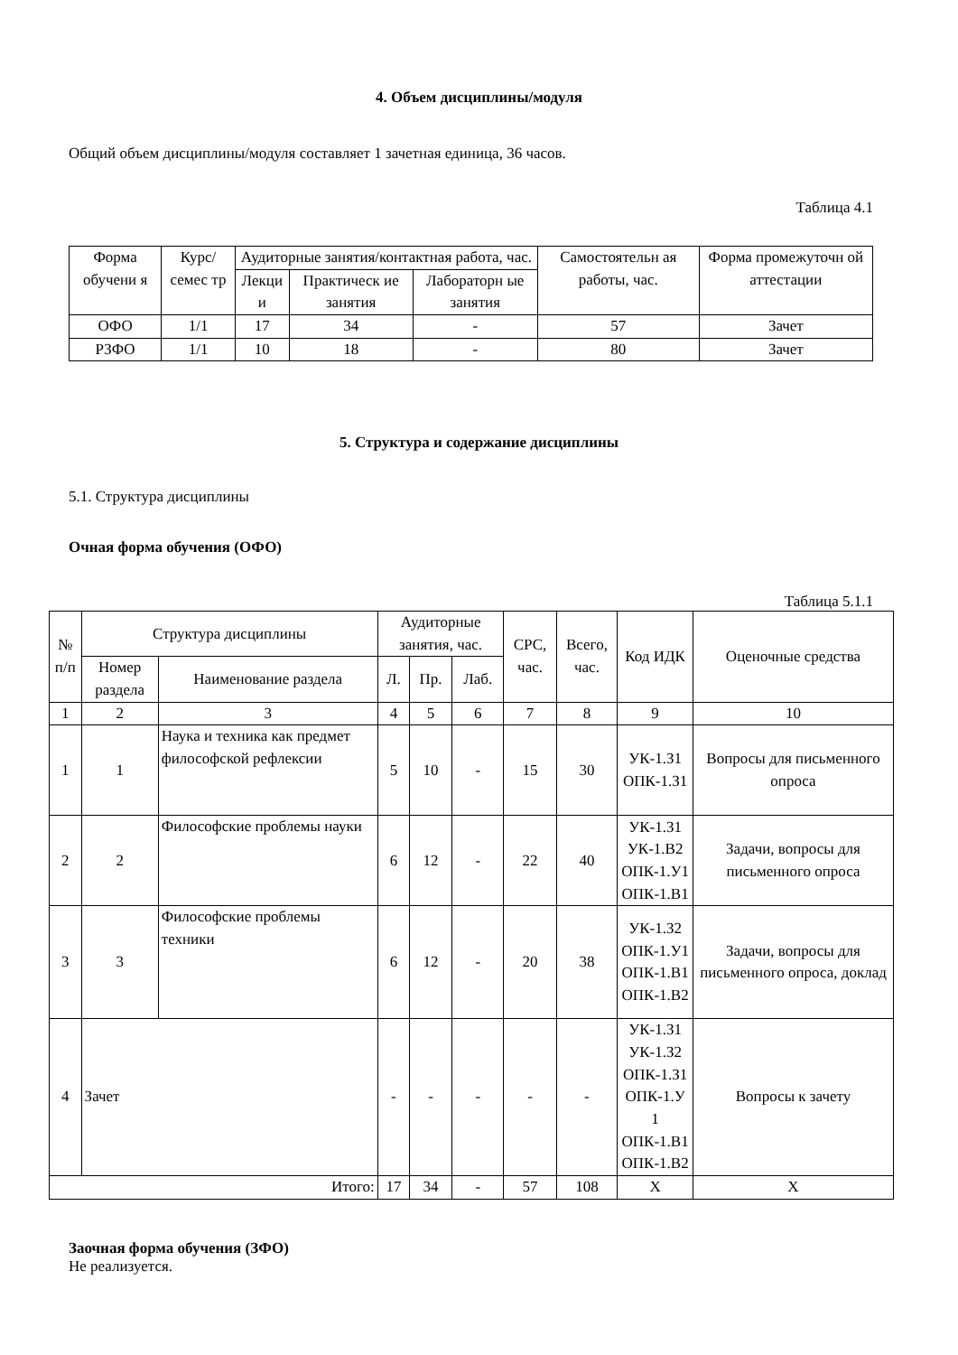4. Объем дисциплины/модуля
Общий объем дисциплины/модуля составляет 1 зачетная единица, 36 часов.
Таблица 4.1
| Форма обучени я | Курс/семес тр | Аудиторные занятия/контактная работа, час. | | | Самостоятельн ая работы, час. | Форма промежуточн ой аттестации |
| --- | --- | --- | --- | --- | --- | --- |
| | | Лекци и | Практическ ие занятия | Лабораторн ые занятия | | |
| ОФО | 1/1 | 17 | 34 | - | 57 | Зачет |
| РЗФО | 1/1 | 10 | 18 | - | 80 | Зачет |
5. Структура и содержание дисциплины
5.1. Структура дисциплины
Очная форма обучения (ОФО)
Таблица 5.1.1
| № п/п | Структура дисциплины | | Аудиторные занятия, час. | | | СРС, час. | Всего, час. | Код ИДК | Оценочные средства |
| --- | --- | --- | --- | --- | --- | --- | --- | --- | --- |
| | Номер раздела | Наименование раздела | Л. | Пр. | Лаб. | | | | |
| 1 | 2 | 3 | 4 | 5 | 6 | 7 | 8 | 9 | 10 |
| 1 | 1 | Наука и техника как предмет философской рефлексии | 5 | 10 | - | 15 | 30 | УК-1.З1 ОПК-1.З1 | Вопросы для письменного опроса |
| 2 | 2 | Философские проблемы науки | 6 | 12 | - | 22 | 40 | УК-1.З1 УК-1.В2 ОПК-1.У1 ОПК-1.В1 | Задачи, вопросы для письменного опроса |
| 3 | 3 | Философские проблемы техники | 6 | 12 | - | 20 | 38 | УК-1.З2 ОПК-1.У1 ОПК-1.В1 ОПК-1.В2 | Задачи, вопросы для письменного опроса, доклад |
| 4 | Зачет | | - | - | - | - | - | УК-1.З1 УК-1.З2 ОПК-1.З1 ОПК-1.У 1 ОПК-1.В1 ОПК-1.В2 | Вопросы к зачету |
| Итого: | | | 17 | 34 | - | 57 | 108 | Х | Х |
Заочная форма обучения (ЗФО)
Не реализуется.